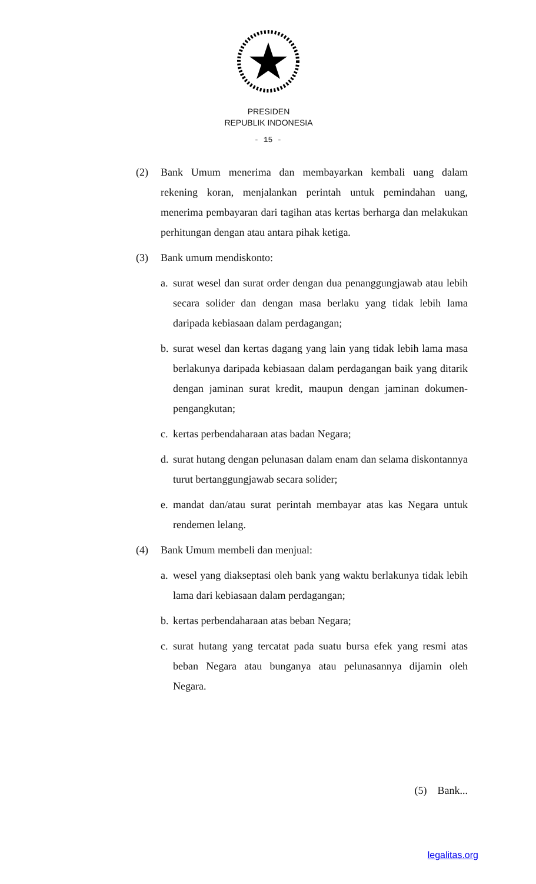PRESIDEN
REPUBLIK INDONESIA
- 15 -
(2) Bank Umum menerima dan membayarkan kembali uang dalam rekening koran, menjalankan perintah untuk pemindahan uang, menerima pembayaran dari tagihan atas kertas berharga dan melakukan perhitungan dengan atau antara pihak ketiga.
(3) Bank umum mendiskonto:
a. surat wesel dan surat order dengan dua penanggungjawab atau lebih secara solider dan dengan masa berlaku yang tidak lebih lama daripada kebiasaan dalam perdagangan;
b. surat wesel dan kertas dagang yang lain yang tidak lebih lama masa berlakunya daripada kebiasaan dalam perdagangan baik yang ditarik dengan jaminan surat kredit, maupun dengan jaminan dokumen-pengangkutan;
c. kertas perbendaharaan atas badan Negara;
d. surat hutang dengan pelunasan dalam enam dan selama diskontannya turut bertanggungjawab secara solider;
e. mandat dan/atau surat perintah membayar atas kas Negara untuk rendemen lelang.
(4) Bank Umum membeli dan menjual:
a. wesel yang diakseptasi oleh bank yang waktu berlakunya tidak lebih lama dari kebiasaan dalam perdagangan;
b. kertas perbendaharaan atas beban Negara;
c. surat hutang yang tercatat pada suatu bursa efek yang resmi atas beban Negara atau bunganya atau pelunasannya dijamin oleh Negara.
(5) Bank...
legalitas.org